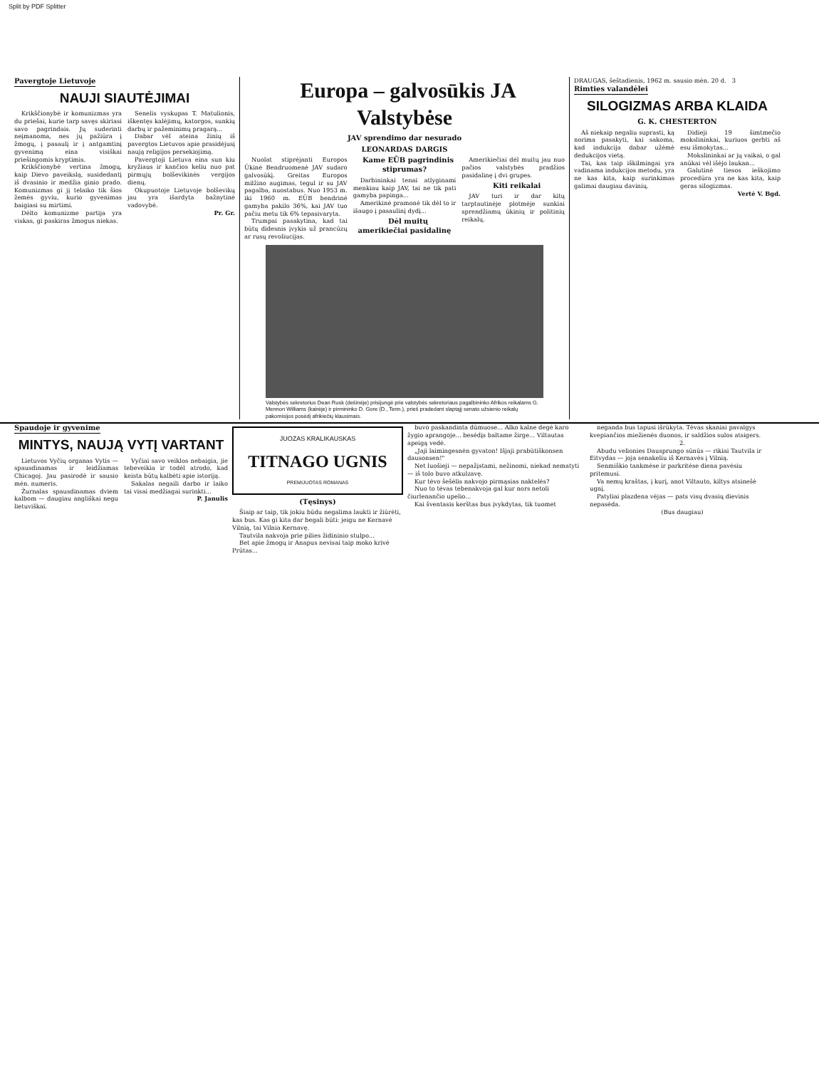Split by PDF Splitter
Pavergtoje Lietuvoje
NAUJI SIAUTĖJIMAI
Krikščionybė ir komunizmas yra du priešai, kurie tarp savęs skiriasi savo pagrindais. Jų suderinti neįmanoma, nes jų pažiūra į žmogų, į pasaulį ir į antgamtinį gyvenimą eina visiškai priešingomis kryptimis.
Krikščionybė vertina žmogų, kaip Dievo paveikslą, susidedantį iš dvasinio ir medžia ginio prado. Komunizmas gi jį telaiko tik šios žemės gyviu, kurio gyvenimas baigiasi su mirtimi.
Dėlto komunizme partija yra viskas, gi paskiras žmogus niekas.
Senelis vyskupas T. Matulionis, iškentęs kalėjimų, katorgos, sunkių darbų ir pažeminimų pragarą...
Dabar vėl ateina žinių iš pavergtos Lietuvos apie prasidėjusį naują religijos persekiojimą.
Pavergtoji Lietuva eina sun kiu kryžiaus ir kančios keliu nuo pat pirmųjų bolševikinės vergijos dienų.
Okupuotoje Lietuvoje bolševikų jau yra išardyta bažnytinė vadovybė.
Pr. Gr.
Europa – galvosūkis JA Valstybėse
JAV sprendimo dar nesurado
LEONARDAS DARGIS
Nuolat stiprėjanti Europos Ūkinė Bendruomenė JAV sudaro galvosūkį. Greitas Europos milžino augimas, tegul ir su JAV pagalba, nuostabus. Nuo 1953 m. iki 1960 m. EŪB bendrinė gamyba pakilo 36%, kai JAV tuo pačiu metu tik 6% tepasivaryta.
Trumpai pasakytina, kad tai būtų didesnis įvykis už prancūzų ar rusų revoliucijas.
Kame EŪB pagrindinis stiprumas?
Darbininkai tenai atlyginami menkiau kaip JAV, tai ne tik pati gamyba papinga...
Amerikinė pramonė tik dėl to ir išaugo į pasaulinį dydį...
Dėl muitų amerikiečiai pasidalinę
Amerikiečiai dėl muitų jau nuo pačios valstybės pradžios pasidalinę į dvi grupes.
Kiti reikalai
JAV turi ir dar kitų tarptautinėje plotmėje sunkiai sprendžiamų ūkinių ir politinių reikalų.
Valstybės sekretorius Dean Rusk (dešinėje) prisijungė prie valstybės sekretoriaus pagalbininko Afrikos reikalams G. Mennon Williams (kairėje) ir pirmininko D. Gore (D., Tenn.), prieš pradedant slaptąjį senato užsienio reikalų pakomisijos posėdį afrikiečių klausimais.
DRAUGAS, šeštadienis, 1962 m. sausio mėn. 20 d. 3
Rimties valandėlei
SILOGIZMAS ARBA KLAIDA
G. K. CHESTERTON
Aš niekaip negaliu suprasti, ką norima pasakyti, kai sakoma, kad indukcija dabar užėmė dedukcijos vietą.
Tai, kas taip iškilmingai yra vadinama indukcijos metodu, yra ne kas kita, kaip surinkimas galimai daugiau davinių.
Didieji 19 šimtmečio mokslininkai, kuriuos gerbti aš esu išmokytas...
Mokslininkai ar jų vaikai, o gal anūkai vėl išėjo laukan...
Galutinė tiesos ieškojimo procedūra yra ne kas kita, kaip geras silogizmas.
Vertė V. Bgd.
Spaudoje ir gyvenime
MINTYS, NAUJĄ VYTĮ VARTANT
Lietuvos Vyčių organas Vytis — spausdinamas ir leidžiamas Chicagoj. Jau pasirodė ir sausio mėn. numeris.
Žurnalas spausdinamas dviem kalbom — daugiau angliškai negu lietuviškai.
Vyčiai savo veiklos nebaigia, jie tebeveikia ir todėl atrodo, kad keista būtų kalbėti apie istoriją.
Sakalas negaili darbo ir laiko tai visai medžiagai surinkti...
P. Janulis
JUOZAS KRALIKAUSKAS
TITNAGO UGNIS
PREMIJUOTAS ROMANAS
(Tęsinys)
Šiaip ar taip, tik jokiu būdu negalima laukti ir žiūrėti, kas bus. Kas gi kita dar begali būti: jeigu ne Kernavė Vilnią, tai Vilnia Kernavę.
Tautvila nakvoja prie pilies židininio stulpo...
Bet apie žmogų ir Anapus nevisai taip moko krivė Prūtas...
buvo paskandinta dūmuose... Alko kalne degė karo žygio aprangoje... besėdįs baltame žirge... Viltautas apeigą vedė.
„Jaji laimingesnėn gyvaton! Išjaji prabūtiškonsen dausonsen!"
Net luošieji — nepažįstami, nežinomi, niekad nematyti — iš tolo buvo atkulzavę.
Kur tėvo šešėlis nakvojo pirmąsias naktelės?
Nuo to tėvas tebenakvoja gal kur nors netoli čiurlenančio upelio...
Kai šventasis kerštas bus įvykdytas, tik tuomet
neganda bus tapusi išrūkyta. Tėvas skaniai pavalgys kvepiančios miežienės duonos, ir saldžios sulos atsigers.
2.
Abudu velionies Dausprungo sūnūs — rikiai Tautvila ir Eitvydas — joja senakeliu iš Kernavės į Vilnią.
Senmiškio tankmėse ir parkritėse diena pavėsiu pritemusi.
Va nemų kraštas, į kurį, anot Viltauto, kiltys atsinešė ugnį.
Patyliai plazdena vėjas — pats visų dvasių dievinis nepasėda.
(Bus daugiau)